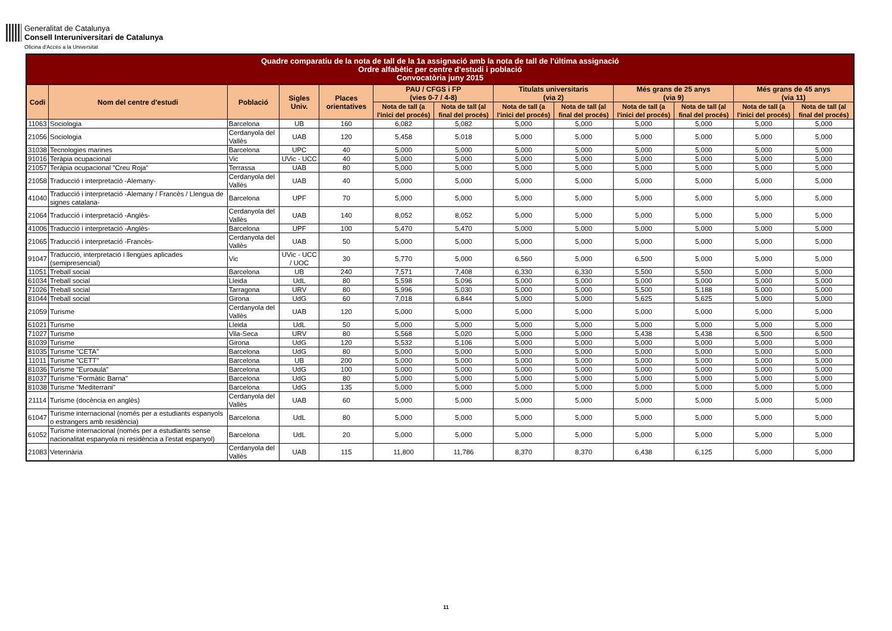Generalitat de Catalunya
Consell Interuniversitari de Catalunya
Oficina d'Accés a la Universitat
| Quadre comparatiu de la nota de tall de la 1a assignació amb la nota de tall de l'última assignació Ordre alfabètic per centre d'estudi i població Convocatòria juny 2015 | | | | | | | | | | | | |
| --- | --- | --- | --- | --- | --- | --- | --- | --- | --- | --- | --- | --- |
| Codi | Nom del centre d'estudi | Població | Sigles Univ. | Places orientatives | PAU / CFGS i FP (vies 0-7 / 4-8) | | Titulats universitaris (via 2) | | Més grans de 25 anys (via 9) | | Més grans de 45 anys (via 11) | |
| | | | | | Nota de tall (a l'inici del procés) | Nota de tall (al final del procés) | Nota de tall (a l'inici del procés) | Nota de tall (al final del procés) | Nota de tall (a l'inici del procés) | Nota de tall (al final del procés) | Nota de tall (a l'inici del procés) | Nota de tall (al final del procés) |
| 11063 | Sociologia | Barcelona | UB | 160 | 6,082 | 5,082 | 5,000 | 5,000 | 5,000 | 5,000 | 5,000 | 5,000 |
| 21056 | Sociologia | Cerdanyola del Vallès | UAB | 120 | 5,458 | 5,018 | 5,000 | 5,000 | 5,000 | 5,000 | 5,000 | 5,000 |
| 31038 | Tecnologies marines | Barcelona | UPC | 40 | 5,000 | 5,000 | 5,000 | 5,000 | 5,000 | 5,000 | 5,000 | 5,000 |
| 91016 | Teràpia ocupacional | Vic | UVic - UCC | 40 | 5,000 | 5,000 | 5,000 | 5,000 | 5,000 | 5,000 | 5,000 | 5,000 |
| 21057 | Teràpia ocupacional "Creu Roja" | Terrassa | UAB | 80 | 5,000 | 5,000 | 5,000 | 5,000 | 5,000 | 5,000 | 5,000 | 5,000 |
| 21058 | Traducció i interpretació -Alemany- | Cerdanyola del Vallès | UAB | 40 | 5,000 | 5,000 | 5,000 | 5,000 | 5,000 | 5,000 | 5,000 | 5,000 |
| 41040 | Traducció i interpretació -Alemany / Francès / Llengua de signes catalana- | Barcelona | UPF | 70 | 5,000 | 5,000 | 5,000 | 5,000 | 5,000 | 5,000 | 5,000 | 5,000 |
| 21064 | Traducció i interpretació -Anglès- | Cerdanyola del Vallès | UAB | 140 | 8,052 | 8,052 | 5,000 | 5,000 | 5,000 | 5,000 | 5,000 | 5,000 |
| 41006 | Traducció i interpretació -Anglès- | Barcelona | UPF | 100 | 5,470 | 5,470 | 5,000 | 5,000 | 5,000 | 5,000 | 5,000 | 5,000 |
| 21065 | Traducció i interpretació -Francès- | Cerdanyola del Vallès | UAB | 50 | 5,000 | 5,000 | 5,000 | 5,000 | 5,000 | 5,000 | 5,000 | 5,000 |
| 91047 | Traducció, interpretació i llengües aplicades (semipresencial) | Vic | UVic - UCC / UOC | 30 | 5,770 | 5,000 | 6,560 | 5,000 | 6,500 | 5,000 | 5,000 | 5,000 |
| 11051 | Treball social | Barcelona | UB | 240 | 7,571 | 7,408 | 6,330 | 6,330 | 5,500 | 5,500 | 5,000 | 5,000 |
| 61034 | Treball social | Lleida | UdL | 80 | 5,598 | 5,096 | 5,000 | 5,000 | 5,000 | 5,000 | 5,000 | 5,000 |
| 71026 | Treball social | Tarragona | URV | 80 | 5,996 | 5,030 | 5,000 | 5,000 | 5,500 | 5,188 | 5,000 | 5,000 |
| 81044 | Treball social | Girona | UdG | 60 | 7,018 | 6,844 | 5,000 | 5,000 | 5,625 | 5,625 | 5,000 | 5,000 |
| 21059 | Turisme | Cerdanyola del Vallès | UAB | 120 | 5,000 | 5,000 | 5,000 | 5,000 | 5,000 | 5,000 | 5,000 | 5,000 |
| 61021 | Turisme | Lleida | UdL | 50 | 5,000 | 5,000 | 5,000 | 5,000 | 5,000 | 5,000 | 5,000 | 5,000 |
| 71027 | Turisme | Vila-Seca | URV | 80 | 5,568 | 5,020 | 5,000 | 5,000 | 5,438 | 5,438 | 6,500 | 6,500 |
| 81039 | Turisme | Girona | UdG | 120 | 5,532 | 5,106 | 5,000 | 5,000 | 5,000 | 5,000 | 5,000 | 5,000 |
| 81035 | Turisme "CETA" | Barcelona | UdG | 80 | 5,000 | 5,000 | 5,000 | 5,000 | 5,000 | 5,000 | 5,000 | 5,000 |
| 11011 | Turisme "CETT" | Barcelona | UB | 200 | 5,000 | 5,000 | 5,000 | 5,000 | 5,000 | 5,000 | 5,000 | 5,000 |
| 81036 | Turisme "Euroaula" | Barcelona | UdG | 100 | 5,000 | 5,000 | 5,000 | 5,000 | 5,000 | 5,000 | 5,000 | 5,000 |
| 81037 | Turisme "Formàtic Barna" | Barcelona | UdG | 80 | 5,000 | 5,000 | 5,000 | 5,000 | 5,000 | 5,000 | 5,000 | 5,000 |
| 81038 | Turisme "Mediterrani" | Barcelona | UdG | 135 | 5,000 | 5,000 | 5,000 | 5,000 | 5,000 | 5,000 | 5,000 | 5,000 |
| 21114 | Turisme (docència en anglès) | Cerdanyola del Vallès | UAB | 60 | 5,000 | 5,000 | 5,000 | 5,000 | 5,000 | 5,000 | 5,000 | 5,000 |
| 61047 | Turisme internacional (només per a estudiants espanyols o estrangers amb residència) | Barcelona | UdL | 80 | 5,000 | 5,000 | 5,000 | 5,000 | 5,000 | 5,000 | 5,000 | 5,000 |
| 61052 | Turisme internacional (només per a estudiants sense nacionalitat espanyola ni residència a l'estat espanyol) | Barcelona | UdL | 20 | 5,000 | 5,000 | 5,000 | 5,000 | 5,000 | 5,000 | 5,000 | 5,000 |
| 21083 | Veterinària | Cerdanyola del Vallès | UAB | 115 | 11,800 | 11,786 | 8,370 | 8,370 | 6,438 | 6,125 | 5,000 | 5,000 |
11